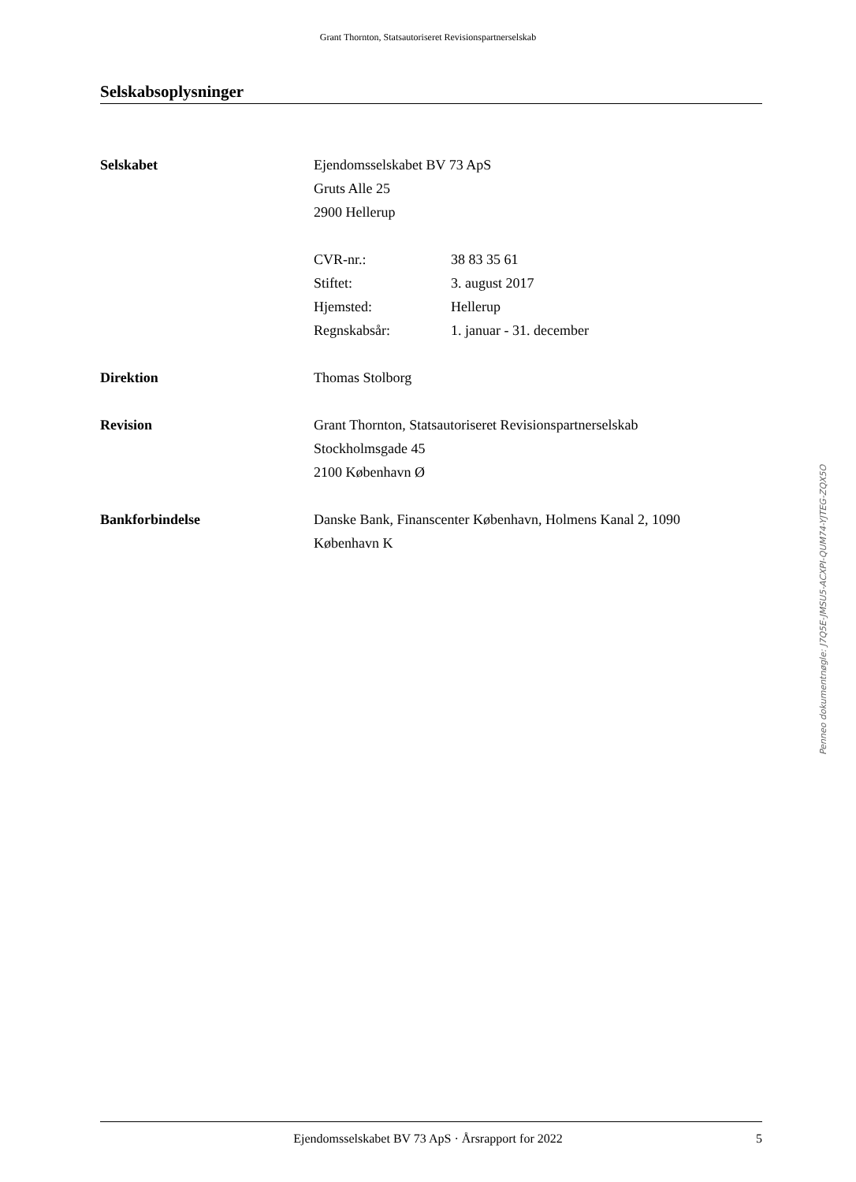Grant Thornton, Statsautoriseret Revisionspartnerselskab
Selskabsoplysninger
Selskabet Ejendomsselskabet BV 73 ApS
Gruts Alle 25
2900 Hellerup
CVR-nr.:
Stiftet:
Hjemsted:
Regnskabsår:
38 83 35 61
3. august 2017
Hellerup
1. januar - 31. december
Direktion Thomas Stolborg
Revision Grant Thornton, Statsautoriseret Revisionspartnerselskab
Stockholmsgade 45
2100 København Ø
Bankforbindelse Danske Bank, Finanscenter København, Holmens Kanal 2, 1090
København K
Penneo dokumentnøgle: J7Q5E-JMSU5-ACXPI-QUM74-YJTEG-ZQX5O
Ejendomsselskabet BV 73 ApS · Årsrapport for 2022 5